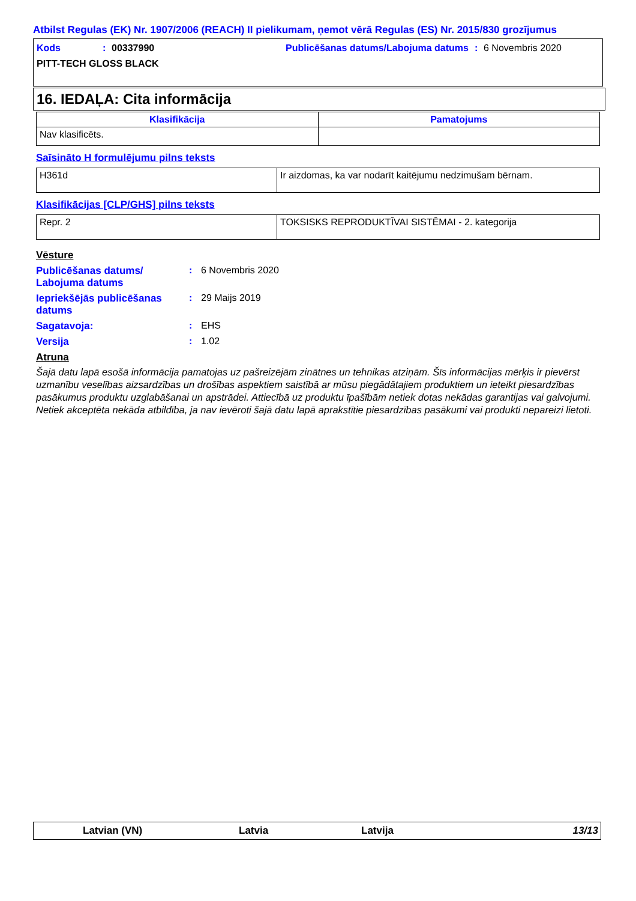Atbilst Regulas (EK) Nr. 1907/2006 (REACH) II pielikumam, ņemot vērā Regulas (ES) Nr. 2015/830 grozījumus
Kods: 00337990 Publicēšanas datums/Labojuma datums: 6 Novembris 2020
PITT-TECH GLOSS BLACK
16. IEDAĻA: Cita informācija
| Klasifikācija | Pamatojums |
| --- | --- |
| Nav klasificēts. | |
Saīsināto H formulējumu pilns teksts
| H361d | Ir aizdomas, ka var nodarīt kaitējumu nedzimušam bērnam. |
Klasifikācijas [CLP/GHS] pilns teksts
| Repr. 2 | TOKSISKS REPRODUKTĪVAI SISTĒMAI - 2. kategorija |
Vēsture
Publicēšanas datums/ Labojuma datums: 6 Novembris 2020
Iepriekšējās publicēšanas datums: 29 Maijs 2019
Sagatavoja:: EHS
Versija: 1.02
Atruna
Šajā datu lapā esošā informācija pamatojas uz pašreizējām zinātnes un tehnikas atziņām. Šīs informācijas mērķis ir pievērst uzmanību veselības aizsardzības un drošības aspektiem saistībā ar mūsu piegādātajiem produktiem un ieteikt piesardzības pasākumus produktu uzglabāšanai un apstrādei. Attiecībā uz produktu īpašībām netiek dotas nekādas garantijas vai galvojumi. Netiek akceptēta nekāda atbildība, ja nav ievēroti šajā datu lapā aprakstītie piesardzības pasākumi vai produkti nepareizi lietoti.
Latvian (VN) Latvia Latvija 13/13